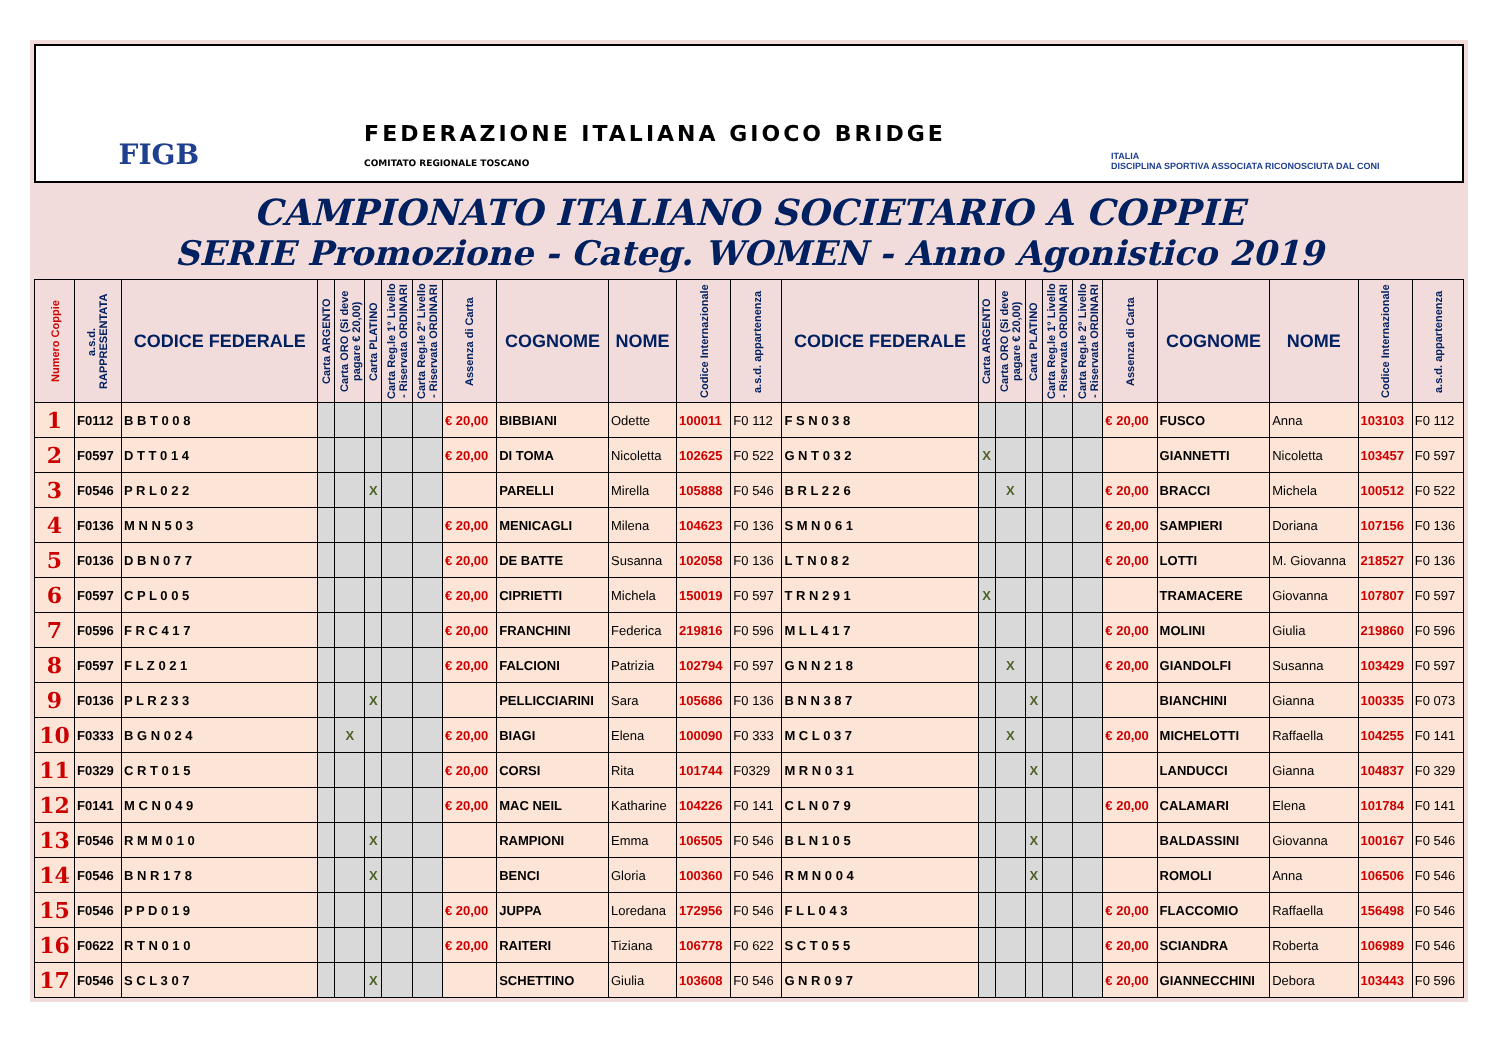FIGB
FEDERAZIONE ITALIANA GIOCO BRIDGE
COMITATO REGIONALE TOSCANO
ITALIA
DISCIPLINA SPORTIVA ASSOCIATA RICONOSCIUTA DAL CONI
CAMPIONATO ITALIANO SOCIETARIO A COPPIE
SERIE Promozione - Categ. WOMEN - Anno Agonistico 2019
| Numero Coppie | a.s.d. RAPPRESENTATA | CODICE FEDERALE | Carta ARGENTO | Carta ORO (Si deve pagare € 20,00) | Carta PLATINO | Carta Reg.le 1° Livello - Riservata ORDINARI | Carta Reg.le 2° Livello - Riservata ORDINARI | Assenza di Carta | COGNOME | NOME | Codice Internazionale | a.s.d. appartenenza | CODICE FEDERALE | Carta ARGENTO | Carta ORO (Si deve pagare € 20,00) | Carta PLATINO | Carta Reg.le 1° Livello - Riservata ORDINARI | Carta Reg.le 2° Livello - Riservata ORDINARI | Assenza di Carta | COGNOME | NOME | Codice Internazionale | a.s.d. appartenenza |
| --- | --- | --- | --- | --- | --- | --- | --- | --- | --- | --- | --- | --- | --- | --- | --- | --- | --- | --- | --- | --- | --- | --- | --- |
| 1 | F0112 | B B T 0 0 8 | | | | | | € 20,00 | BIBBIANI | Odette | 100011 | F0 112 | F S N 0 3 8 | | | | | | € 20,00 | FUSCO | Anna | 103103 | F0 112 |
| 2 | F0597 | D T T 0 1 4 | | | | | | € 20,00 | DI TOMA | Nicoletta | 102625 | F0 522 | G N T 0 3 2 | X | | | | | | GIANNETTI | Nicoletta | 103457 | F0 597 |
| 3 | F0546 | P R L 0 2 2 | | | X | | | | PARELLI | Mirella | 105888 | F0 546 | B R L 2 2 6 | | X | | | | € 20,00 | BRACCI | Michela | 100512 | F0 522 |
| 4 | F0136 | M N N 5 0 3 | | | | | | € 20,00 | MENICAGLI | Milena | 104623 | F0 136 | S M N 0 6 1 | | | | | | € 20,00 | SAMPIERI | Doriana | 107156 | F0 136 |
| 5 | F0136 | D B N 0 7 7 | | | | | | € 20,00 | DE BATTE | Susanna | 102058 | F0 136 | L T N 0 8 2 | | | | | | € 20,00 | LOTTI | M. Giovanna | 218527 | F0 136 |
| 6 | F0597 | C P L 0 0 5 | | | | | | € 20,00 | CIPRIETTI | Michela | 150019 | F0 597 | T R N 2 9 1 | X | | | | | | TRAMACERE | Giovanna | 107807 | F0 597 |
| 7 | F0596 | F R C 4 1 7 | | | | | | € 20,00 | FRANCHINI | Federica | 219816 | F0 596 | M L L 4 1 7 | | | | | | € 20,00 | MOLINI | Giulia | 219860 | F0 596 |
| 8 | F0597 | F L Z 0 2 1 | | | | | | € 20,00 | FALCIONI | Patrizia | 102794 | F0 597 | G N N 2 1 8 | | X | | | | € 20,00 | GIANDOLFI | Susanna | 103429 | F0 597 |
| 9 | F0136 | P L R 2 3 3 | | | X | | | | PELLICCIARINI | Sara | 105686 | F0 136 | B N N 3 8 7 | | | X | | | | BIANCHINI | Gianna | 100335 | F0 073 |
| 10 | F0333 | B G N 0 2 4 | | X | | | | € 20,00 | BIAGI | Elena | 100090 | F0 333 | M C L 0 3 7 | | X | | | | € 20,00 | MICHELOTTI | Raffaella | 104255 | F0 141 |
| 11 | F0329 | C R T 0 1 5 | | | | | | € 20,00 | CORSI | Rita | 101744 | F0329 | M R N 0 3 1 | | | X | | | | LANDUCCI | Gianna | 104837 | F0 329 |
| 12 | F0141 | M C N 0 4 9 | | | | | | € 20,00 | MAC NEIL | Katharine | 104226 | F0 141 | C L N 0 7 9 | | | | | | € 20,00 | CALAMARI | Elena | 101784 | F0 141 |
| 13 | F0546 | R M M 0 1 0 | | | X | | | | RAMPIONI | Emma | 106505 | F0 546 | B L N 1 0 5 | | | X | | | | BALDASSINI | Giovanna | 100167 | F0 546 |
| 14 | F0546 | B N R 1 7 8 | | | X | | | | BENCI | Gloria | 100360 | F0 546 | R M N 0 0 4 | | | X | | | | ROMOLI | Anna | 106506 | F0 546 |
| 15 | F0546 | P P D 0 1 9 | | | | | | € 20,00 | JUPPA | Loredana | 172956 | F0 546 | F L L 0 4 3 | | | | | | € 20,00 | FLACCOMIO | Raffaella | 156498 | F0 546 |
| 16 | F0622 | R T N 0 1 0 | | | | | | € 20,00 | RAITERI | Tiziana | 106778 | F0 622 | S C T 0 5 5 | | | | | | € 20,00 | SCIANDRA | Roberta | 106989 | F0 546 |
| 17 | F0546 | S C L 3 0 7 | | | X | | | | SCHETTINO | Giulia | 103608 | F0 546 | G N R 0 9 7 | | | | | | € 20,00 | GIANNECCHINI | Debora | 103443 | F0 596 |